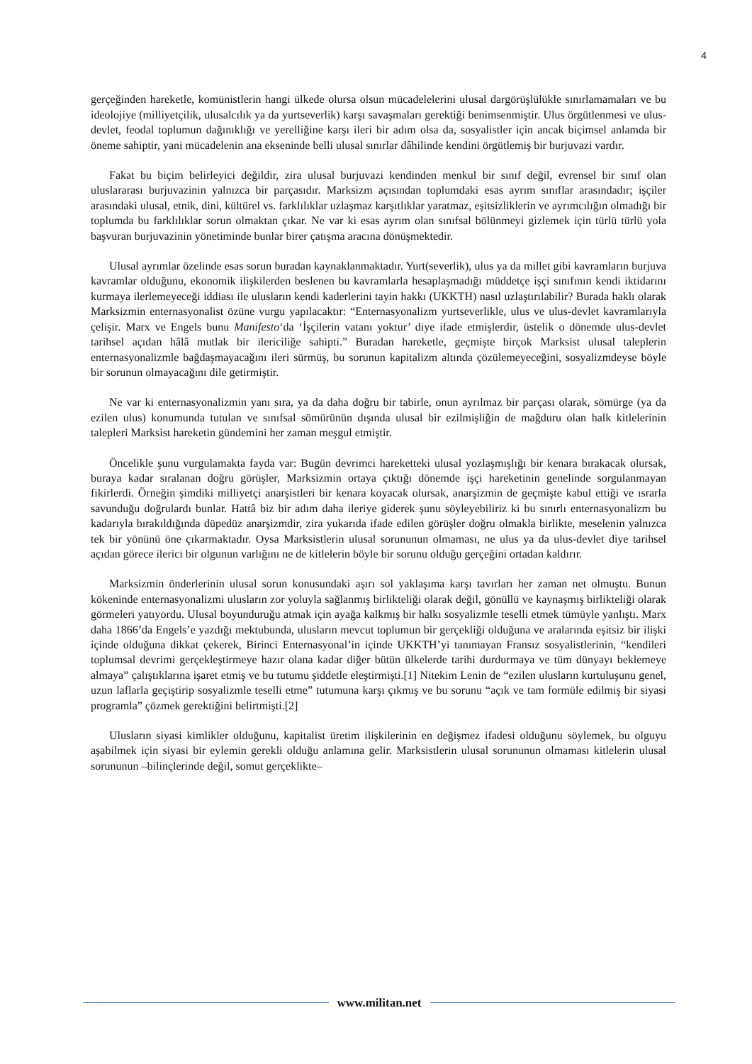4
gerçeğinden hareketle, komünistlerin hangi ülkede olursa olsun mücadelelerini ulusal dargörüşlülükle sınırlamamaları ve bu ideolojiye (milliyetçilik, ulusalcılık ya da yurtseverlik) karşı savaşmaları gerektiği benimsenmiştir. Ulus örgütlenmesi ve ulus-devlet, feodal toplumun dağınıklığı ve yerelliğine karşı ileri bir adım olsa da, sosyalistler için ancak biçimsel anlamda bir öneme sahiptir, yani mücadelenin ana ekseninde belli ulusal sınırlar dâhilinde kendini örgütlemiş bir burjuvazi vardır.
Fakat bu biçim belirleyici değildir, zira ulusal burjuvazi kendinden menkul bir sınıf değil, evrensel bir sınıf olan uluslararası burjuvazinin yalnızca bir parçasıdır. Marksizm açısından toplumdaki esas ayrım sınıflar arasındadır; işçiler arasındaki ulusal, etnik, dini, kültürel vs. farklılıklar uzlaşmaz karşıtlıklar yaratmaz, eşitsizliklerin ve ayrımcılığın olmadığı bir toplumda bu farklılıklar sorun olmaktan çıkar. Ne var ki esas ayrım olan sınıfsal bölünmeyi gizlemek için türlü türlü yola başvuran burjuvazinin yönetiminde bunlar birer çatışma aracına dönüşmektedir.
Ulusal ayrımlar özelinde esas sorun buradan kaynaklanmaktadır. Yurt(severlik), ulus ya da millet gibi kavramların burjuva kavramlar olduğunu, ekonomik ilişkilerden beslenen bu kavramlarla hesaplaşmadığı müddetçe işçi sınıfının kendi iktidarını kurmaya ilerlemeyeceği iddiası ile ulusların kendi kaderlerini tayin hakkı (UKKTH) nasıl uzlaştırılabilir? Burada haklı olarak Marksizmin enternasyonalist özüne vurgu yapılacaktır: “Enternasyonalizm yurtseverlikle, ulus ve ulus-devlet kavramlarıyla çelişir. Marx ve Engels bunu Manifesto‘da ‘İşçilerin vatanı yoktur’ diye ifade etmişlerdir, üstelik o dönemde ulus-devlet tarihsel açıdan hâlâ mutlak bir ilericiliğe sahipti.” Buradan hareketle, geçmişte birçok Marksist ulusal taleplerin enternasyonalizmle bağdaşmayacağını ileri sürmüş, bu sorunun kapitalizm altında çözülemeyeceğini, sosyalizmdeyse böyle bir sorunun olmayacağını dile getirmiştir.
Ne var ki enternasyonalizmin yanı sıra, ya da daha doğru bir tabirle, onun ayrılmaz bir parçası olarak, sömürge (ya da ezilen ulus) konumunda tutulan ve sınıfsal sömürünün dışında ulusal bir ezilmişliğin de mağduru olan halk kitlelerinin talepleri Marksist hareketin gündemini her zaman meşgul etmiştir.
Öncelikle şunu vurgulamakta fayda var: Bugün devrimci hareketteki ulusal yozlaşmışlığı bir kenara bırakacak olursak, buraya kadar sıralanan doğru görüşler, Marksizmin ortaya çıktığı dönemde işçi hareketinin genelinde sorgulanmayan fikirlerdi. Örneğin şimdiki milliyetçi anarşistleri bir kenara koyacak olursak, anarşizmin de geçmişte kabul ettiği ve ısrarla savunduğu doğrulardı bunlar. Hattâ biz bir adım daha ileriye giderek şunu söyleyebiliriz ki bu sınırlı enternasyonalizm bu kadarıyla bırakıldığında düpedüz anarşizmdir, zira yukarıda ifade edilen görüşler doğru olmakla birlikte, meselenin yalnızca tek bir yönünü öne çıkarmaktadır. Oysa Marksistlerin ulusal sorununun olmaması, ne ulus ya da ulus-devlet diye tarihsel açıdan görece ilerici bir olgunun varlığını ne de kitlelerin böyle bir sorunu olduğu gerçeğini ortadan kaldırır.
Marksizmin önderlerinin ulusal sorun konusundaki aşırı sol yaklaşıma karşı tavırları her zaman net olmuştu. Bunun kökeninde enternasyonalizmi ulusların zor yoluyla sağlanmış birlikteliği olarak değil, gönüllü ve kaynaşmış birlikteliği olarak görmeleri yatıyordu. Ulusal boyunduruğu atmak için ayağa kalkmış bir halkı sosyalizmle teselli etmek tümüyle yanlıştı. Marx daha 1866’da Engels’e yazdığı mektubunda, ulusların mevcut toplumun bir gerçekliği olduğuna ve aralarında eşitsiz bir ilişki içinde olduğuna dikkat çekerek, Birinci Enternasyonal’in içinde UKKTH’yi tanımayan Fransız sosyalistlerinin, “kendileri toplumsal devrimi gerçekleştirmeye hazır olana kadar diğer bütün ülkelerde tarihi durdurmaya ve tüm dünyayı beklemeye almaya” çalıştıklarına işaret etmiş ve bu tutumu şiddetle eleştirmişti.[1] Nitekim Lenin de “ezilen ulusların kurtuluşunu genel, uzun laflarla geçiştirip sosyalizmle teselli etme” tutumuna karşı çıkmış ve bu sorunu “açık ve tam formüle edilmiş bir siyasi programla” çözmek gerektiğini belirtmişti.[2]
Ulusların siyasi kimlikler olduğunu, kapitalist üretim ilişkilerinin en değişmez ifadesi olduğunu söylemek, bu olguyu aşabilmek için siyasi bir eylemin gerekli olduğu anlamına gelir. Marksistlerin ulusal sorununun olmaması kitlelerin ulusal sorununun –bilinçlerinde değil, somut gerçeklikte–
www.militan.net